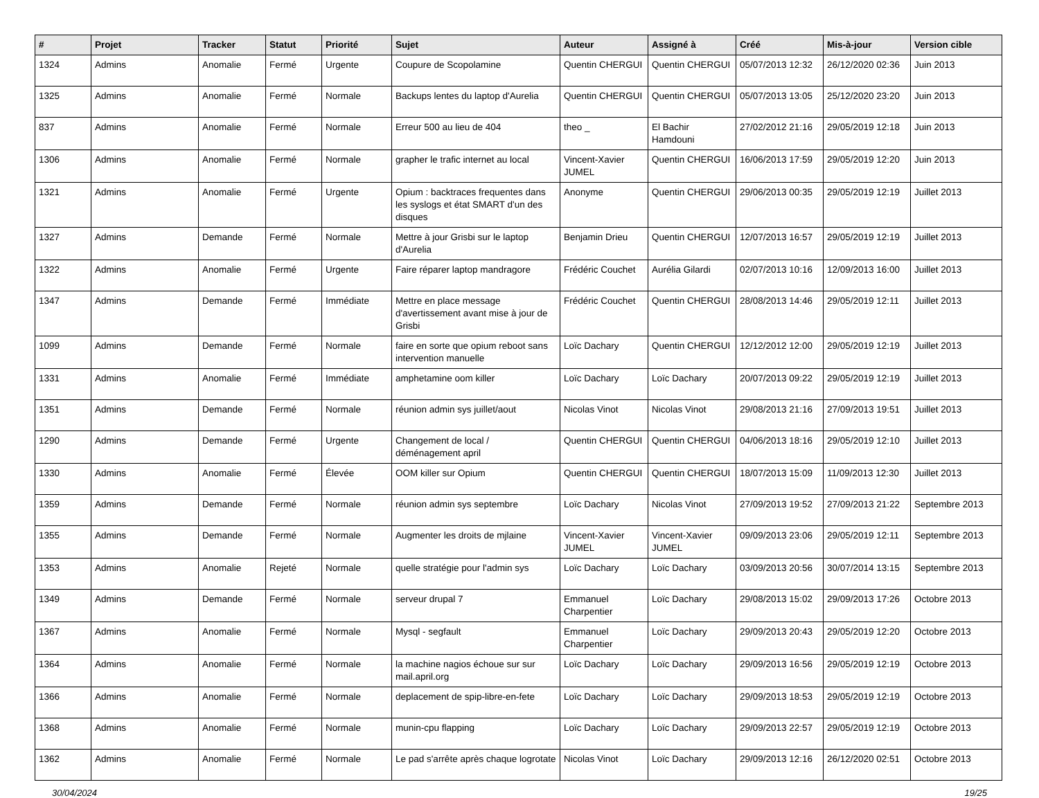| # | Projet | Tracker | Statut | Priorité | Sujet | Auteur | Assigné à | Créé | Mis-à-jour | Version cible |
| --- | --- | --- | --- | --- | --- | --- | --- | --- | --- | --- |
| 1324 | Admins | Anomalie | Fermé | Urgente | Coupure de Scopolamine | Quentin CHERGUI | Quentin CHERGUI | 05/07/2013 12:32 | 26/12/2020 02:36 | Juin 2013 |
| 1325 | Admins | Anomalie | Fermé | Normale | Backups lentes du laptop d'Aurelia | Quentin CHERGUI | Quentin CHERGUI | 05/07/2013 13:05 | 25/12/2020 23:20 | Juin 2013 |
| 837 | Admins | Anomalie | Fermé | Normale | Erreur 500 au lieu de 404 | theo _ | El Bachir Hamdouni | 27/02/2012 21:16 | 29/05/2019 12:18 | Juin 2013 |
| 1306 | Admins | Anomalie | Fermé | Normale | grapher le trafic internet au local | Vincent-Xavier JUMEL | Quentin CHERGUI | 16/06/2013 17:59 | 29/05/2019 12:20 | Juin 2013 |
| 1321 | Admins | Anomalie | Fermé | Urgente | Opium : backtraces frequentes dans les syslogs et état SMART d'un des disques | Anonyme | Quentin CHERGUI | 29/06/2013 00:35 | 29/05/2019 12:19 | Juillet 2013 |
| 1327 | Admins | Demande | Fermé | Normale | Mettre à jour Grisbi sur le laptop d'Aurelia | Benjamin Drieu | Quentin CHERGUI | 12/07/2013 16:57 | 29/05/2019 12:19 | Juillet 2013 |
| 1322 | Admins | Anomalie | Fermé | Urgente | Faire réparer laptop mandragore | Frédéric Couchet | Aurélia Gilardi | 02/07/2013 10:16 | 12/09/2013 16:00 | Juillet 2013 |
| 1347 | Admins | Demande | Fermé | Immédiate | Mettre en place message d'avertissement avant mise à jour de Grisbi | Frédéric Couchet | Quentin CHERGUI | 28/08/2013 14:46 | 29/05/2019 12:11 | Juillet 2013 |
| 1099 | Admins | Demande | Fermé | Normale | faire en sorte que opium reboot sans intervention manuelle | Loïc Dachary | Quentin CHERGUI | 12/12/2012 12:00 | 29/05/2019 12:19 | Juillet 2013 |
| 1331 | Admins | Anomalie | Fermé | Immédiate | amphetamine oom killer | Loïc Dachary | Loïc Dachary | 20/07/2013 09:22 | 29/05/2019 12:19 | Juillet 2013 |
| 1351 | Admins | Demande | Fermé | Normale | réunion admin sys juillet/aout | Nicolas Vinot | Nicolas Vinot | 29/08/2013 21:16 | 27/09/2013 19:51 | Juillet 2013 |
| 1290 | Admins | Demande | Fermé | Urgente | Changement de local / déménagement april | Quentin CHERGUI | Quentin CHERGUI | 04/06/2013 18:16 | 29/05/2019 12:10 | Juillet 2013 |
| 1330 | Admins | Anomalie | Fermé | Élevée | OOM killer sur Opium | Quentin CHERGUI | Quentin CHERGUI | 18/07/2013 15:09 | 11/09/2013 12:30 | Juillet 2013 |
| 1359 | Admins | Demande | Fermé | Normale | réunion admin sys septembre | Loïc Dachary | Nicolas Vinot | 27/09/2013 19:52 | 27/09/2013 21:22 | Septembre 2013 |
| 1355 | Admins | Demande | Fermé | Normale | Augmenter les droits de mjlaine | Vincent-Xavier JUMEL | Vincent-Xavier JUMEL | 09/09/2013 23:06 | 29/05/2019 12:11 | Septembre 2013 |
| 1353 | Admins | Anomalie | Rejeté | Normale | quelle stratégie pour l'admin sys | Loïc Dachary | Loïc Dachary | 03/09/2013 20:56 | 30/07/2014 13:15 | Septembre 2013 |
| 1349 | Admins | Demande | Fermé | Normale | serveur drupal 7 | Emmanuel Charpentier | Loïc Dachary | 29/08/2013 15:02 | 29/09/2013 17:26 | Octobre 2013 |
| 1367 | Admins | Anomalie | Fermé | Normale | Mysql - segfault | Emmanuel Charpentier | Loïc Dachary | 29/09/2013 20:43 | 29/05/2019 12:20 | Octobre 2013 |
| 1364 | Admins | Anomalie | Fermé | Normale | la machine nagios échoue sur sur mail.april.org | Loïc Dachary | Loïc Dachary | 29/09/2013 16:56 | 29/05/2019 12:19 | Octobre 2013 |
| 1366 | Admins | Anomalie | Fermé | Normale | deplacement de spip-libre-en-fete | Loïc Dachary | Loïc Dachary | 29/09/2013 18:53 | 29/05/2019 12:19 | Octobre 2013 |
| 1368 | Admins | Anomalie | Fermé | Normale | munin-cpu flapping | Loïc Dachary | Loïc Dachary | 29/09/2013 22:57 | 29/05/2019 12:19 | Octobre 2013 |
| 1362 | Admins | Anomalie | Fermé | Normale | Le pad s'arrête après chaque logrotate | Nicolas Vinot | Loïc Dachary | 29/09/2013 12:16 | 26/12/2020 02:51 | Octobre 2013 |
30/04/2024 19/25